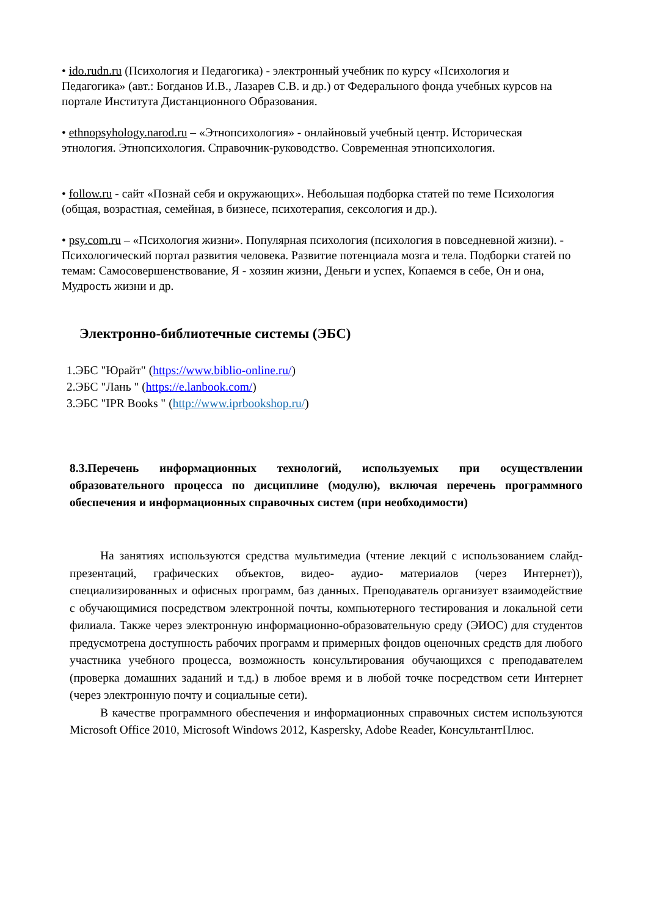• ido.rudn.ru (Психология и Педагогика) - электронный учебник по курсу «Психология и Педагогика» (авт.: Богданов И.В., Лазарев С.В. и др.) от Федерального фонда учебных курсов на портале Института Дистанционного Образования.
• ethnopsyhology.narod.ru – «Этнопсихология» - онлайновый учебный центр. Историческая этнология. Этнопсихология. Справочник-руководство. Современная этнопсихология.
• follow.ru - сайт «Познай себя и окружающих». Небольшая подборка статей по теме Психология (общая, возрастная, семейная, в бизнесе, психотерапия, сексология и др.).
• psy.com.ru – «Психология жизни». Популярная психология (психология в повседневной жизни). - Психологический портал развития человека. Развитие потенциала мозга и тела. Подборки статей по темам: Самосовершенствование, Я - хозяин жизни, Деньги и успех, Копаемся в себе, Он и она, Мудрость жизни и др.
Электронно-библиотечные системы (ЭБС)
1.ЭБС "Юрайт" (https://www.biblio-online.ru/)
2.ЭБС "Лань " (https://e.lanbook.com/)
3.ЭБС "IPR Books " (http://www.iprbookshop.ru/)
8.3.Перечень информационных технологий, используемых при осуществлении образовательного процесса по дисциплине (модулю), включая перечень программного обеспечения и информационных справочных систем (при необходимости)
На занятиях используются средства мультимедиа (чтение лекций с использованием слайд-презентаций, графических объектов, видео- аудио- материалов (через Интернет)), специализированных и офисных программ, баз данных. Преподаватель организует взаимодействие с обучающимися посредством электронной почты, компьютерного тестирования и локальной сети филиала. Также через электронную информационно-образовательную среду (ЭИОС) для студентов предусмотрена доступность рабочих программ и примерных фондов оценочных средств для любого участника учебного процесса, возможность консультирования обучающихся с преподавателем (проверка домашних заданий и т.д.) в любое время и в любой точке посредством сети Интернет (через электронную почту и социальные сети).
В качестве программного обеспечения и информационных справочных систем используются Microsoft Office 2010, Microsoft Windows 2012, Kaspersky, Adobe Reader, КонсультантПлюс.